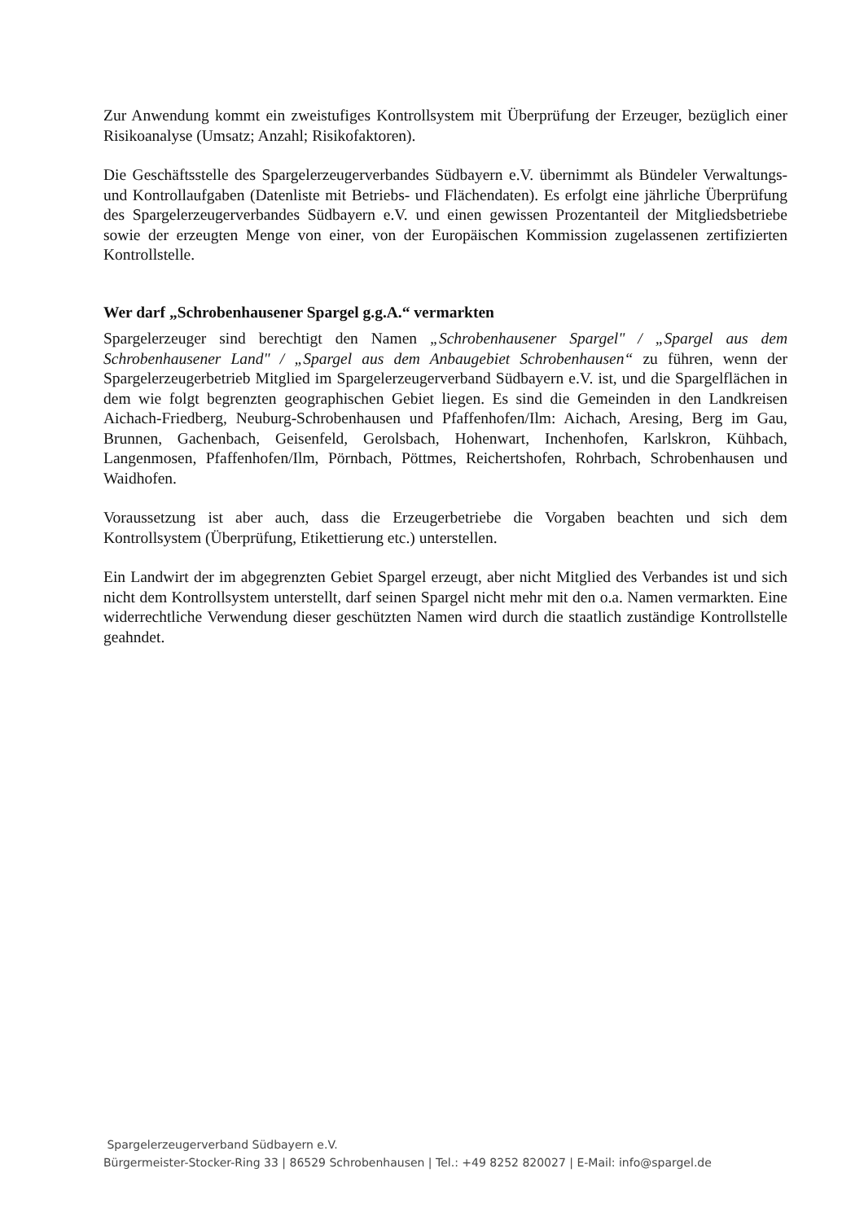Zur Anwendung kommt ein zweistufiges Kontrollsystem mit Überprüfung der Erzeuger, bezüglich einer Risikoanalyse (Umsatz; Anzahl; Risikofaktoren).
Die Geschäftsstelle des Spargelerzeugerverbandes Südbayern e.V. übernimmt als Bündeler Verwaltungs- und Kontrollaufgaben (Datenliste mit Betriebs- und Flächendaten). Es erfolgt eine jährliche Überprüfung des Spargelerzeugerverbandes Südbayern e.V. und einen gewissen Prozentanteil der Mitgliedsbetriebe sowie der erzeugten Menge von einer, von der Europäischen Kommission zugelassenen zertifizierten Kontrollstelle.
Wer darf „Schrobenhausener Spargel g.g.A.“ vermarkten
Spargelerzeuger sind berechtigt den Namen „Schrobenhausener Spargel" / „Spargel aus dem Schrobenhausener Land" / „Spargel aus dem Anbaugebiet Schrobenhausen“ zu führen, wenn der Spargelerzeugerbetrieb Mitglied im Spargelerzeugerverband Südbayern e.V. ist, und die Spargelflächen in dem wie folgt begrenzten geographischen Gebiet liegen. Es sind die Gemeinden in den Landkreisen Aichach-Friedberg, Neuburg-Schrobenhausen und Pfaffenhofen/Ilm: Aichach, Aresing, Berg im Gau, Brunnen, Gachenbach, Geisenfeld, Gerolsbach, Hohenwart, Inchenhofen, Karlskron, Kühbach, Langenmosen, Pfaffenhofen/Ilm, Pörnbach, Pöttmes, Reichertshofen, Rohrbach, Schrobenhausen und Waidhofen.
Voraussetzung ist aber auch, dass die Erzeugerbetriebe die Vorgaben beachten und sich dem Kontrollsystem (Überprüfung, Etikettierung etc.) unterstellen.
Ein Landwirt der im abgegrenzten Gebiet Spargel erzeugt, aber nicht Mitglied des Verbandes ist und sich nicht dem Kontrollsystem unterstellt, darf seinen Spargel nicht mehr mit den o.a. Namen vermarkten. Eine widerrechtliche Verwendung dieser geschützten Namen wird durch die staatlich zuständige Kontrollstelle geahndet.
Spargelerzeugerverband Südbayern e.V.
Bürgermeister-Stocker-Ring 33 | 86529 Schrobenhausen | Tel.: +49 8252 820027 | E-Mail: info@spargel.de